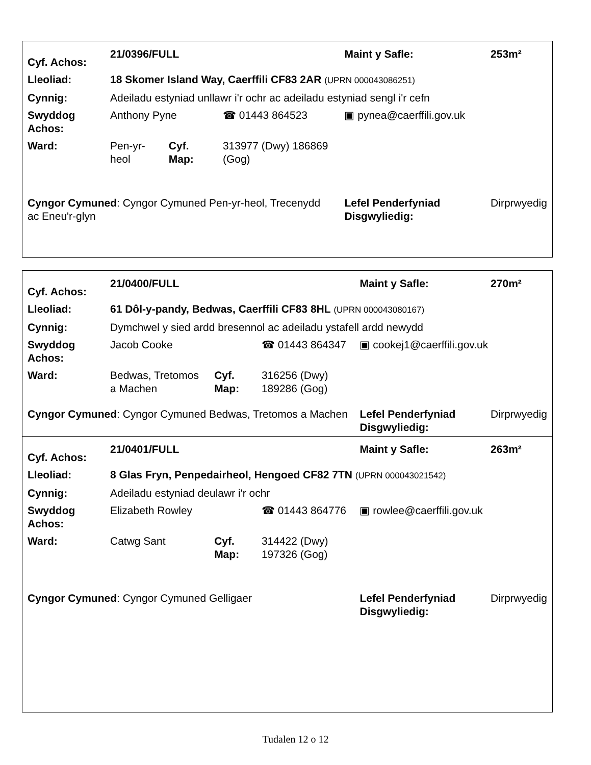| Cyf. Achos: | 21/0396/FULL | | | Maint y Safle: | 253m² |
| Lleoliad: | 18 Skomer Island Way, Caerffili CF83 2AR (UPRN 000043086251) | | | | |
| Cynnig: | Adeiladu estyniad unllawr i'r ochr ac adeiladu estyniad sengl i'r cefn | | | | |
| Swyddog Achos: | Anthony Pyne | | ☎ 01443 864523 | ▣ pynea@caerffili.gov.uk | |
| Ward: | Pen-yr-heol | Cyf. Map: | 313977 (Dwy) 186869 (Gog) | | |
| Cyngor Cymuned : Cyngor Cymuned Pen-yr-heol, Trecenydd ac Eneu'r-glyn | | | | Lefel Penderfyniad Disgwyliedig: | Dirprwyedig |
| Cyf. Achos: | 21/0400/FULL | | | Maint y Safle: | 270m² |
| Lleoliad: | 61 Dôl-y-pandy, Bedwas, Caerffili CF83 8HL (UPRN 000043080167) | | | | |
| Cynnig: | Dymchwel y sied ardd bresennol ac adeiladu ystafell ardd newydd | | | | |
| Swyddog Achos: | Jacob Cooke | | ☎ 01443 864347 | ▣ cookej1@caerffili.gov.uk | |
| Ward: | Bedwas, Tretomos a Machen | Cyf. Map: | 316256 (Dwy) 189286 (Gog) | | |
| Cyngor Cymuned : Cyngor Cymuned Bedwas, Tretomos a Machen | | | | Lefel Penderfyniad Disgwyliedig: | Dirprwyedig |
| Cyf. Achos: | 21/0401/FULL | | | Maint y Safle: | 263m² |
| Lleoliad: | 8 Glas Fryn, Penpedairheol, Hengoed CF82 7TN (UPRN 000043021542) | | | | |
| Cynnig: | Adeiladu estyniad deulawr i'r ochr | | | | |
| Swyddog Achos: | Elizabeth Rowley | | ☎ 01443 864776 | ▣ rowlee@caerffili.gov.uk | |
| Ward: | Catwg Sant | Cyf. Map: | 314422 (Dwy) 197326 (Gog) | | |
| Cyngor Cymuned : Cyngor Cymuned Gelligaer | | | | Lefel Penderfyniad Disgwyliedig: | Dirprwyedig |
Tudalen 12 o 12